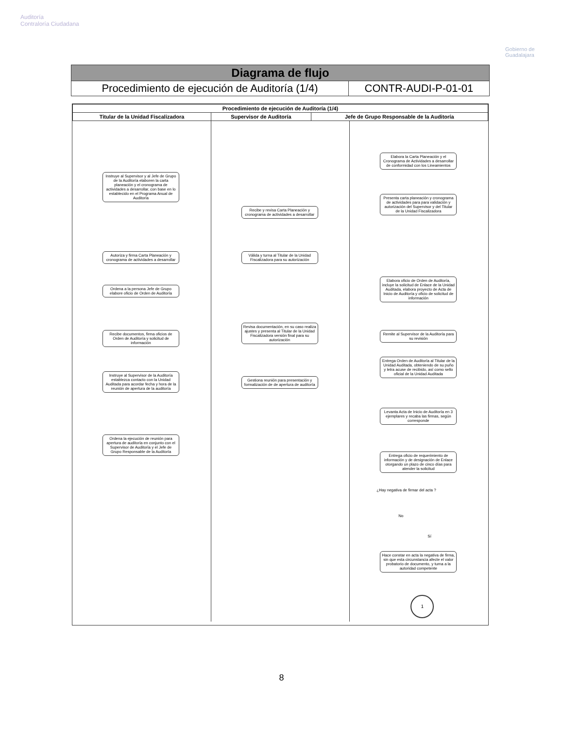Auditoría
Contraloría Ciudadana
Gobierno de
Guadalajara
| Diagrama de flujo | |
| Procedimiento de ejecución de Auditoría (1/4) | CONTR-AUDI-P-01-01 |
| Procedimiento de ejecución de Auditoría (1/4) | | |
| --- | --- | --- |
| Titular de la Unidad Fiscalizadora | Supervisor de Auditoría | Jefe de Grupo Responsable de la Auditoría |
Instruye al Supervisor y al Jefe de Grupo de la Auditoría elaboren la carta planeación y el cronograma de actividades a desarrollar, con base en lo establecido en el Programa Anual de Auditoría
Autoriza y firma Carta Planeación y cronograma de actividades a desarrollar
Ordena a la persona Jefe de Grupo elabore oficio de Orden de Auditoría
Recibe documentos, firma oficios de Orden de Auditoría y solicitud de información
Instruye al Supervisor de la Auditoría establezca contacto con la Unidad Auditada para acordar fecha y hora de la reunión de apertura de la auditoría
Ordena la ejecución de reunión para apertura de auditoría en conjunto con el Supervisor de Auditoría y el Jefe de Grupo Responsable de la Auditoría
Recibe y revisa Carta Planeación y cronograma de actividades a desarrollar
Válida y turna al Titular de la Unidad Fiscalizadora para su autorización
Revisa documentación, en su caso realiza ajustes y presenta al Titular de la Unidad Fiscalizadora versión final para su autorización
Gestiona reunión para presentación y formalización de de apertura de auditoría
Elabora la Carta Planeación y el Cronograma de Actividades a desarrollar de conformidad con los Lineamientos
Presenta carta planeación y cronograma de actividades para para validación y autorización del Supervisor y del Titular de la Unidad Fiscalizadora
Elabora oficio de Orden de Auditoría, incluye la solicitud de Enlace de la Unidad Auditada, elabora proyecto de Acta de Inicio de Auditoría y oficio de solicitud de información
Remite al Supervisor de la Auditoría para su revisión
Entrega Orden de Auditoría al Titular de la Unidad Auditada, obteniendo de su puño y letra acuse de recibido, así como sello oficial de la Unidad Auditada
Levanta Acta de Inicio de Auditoría en 3 ejemplares y recaba las firmas, según corresponde
Entrega oficio de requerimiento de información y de designación de Enlace otorgando un plazo de cinco días para atender la solicitud
¿Hay negativa de firmar del acta ?
No
Sí
Hace constar en acta la negativa de firma, sin que esta circunstancia afecte el valor probatorio de documento, y turna a la autoridad competente
1
8